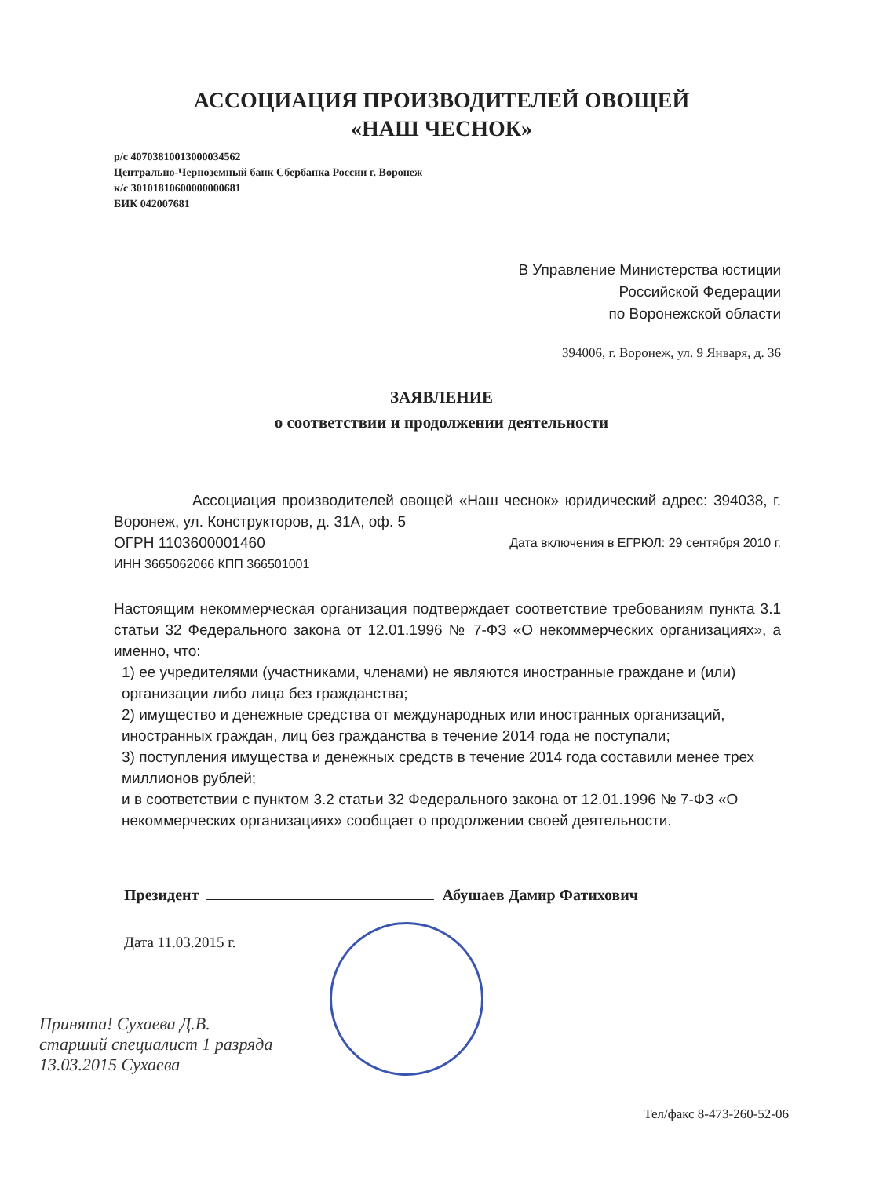АССОЦИАЦИЯ ПРОИЗВОДИТЕЛЕЙ ОВОЩЕЙ
«НАШ ЧЕСНОК»
р/с 40703810013000034562
Центрально-Черноземный банк Сбербанка России г. Воронеж
к/с 30101810600000000681
БИК 042007681
В Управление Министерства юстиции
Российской Федерации
по Воронежской области
394006, г. Воронеж, ул. 9 Января, д. 36
ЗАЯВЛЕНИЕ
о соответствии и продолжении деятельности
Ассоциация производителей овощей «Наш чеснок» юридический адрес: 394038, г. Воронеж, ул. Конструкторов, д. 31А, оф. 5
ОГРН 1103600001460 Дата включения в ЕГРЮЛ: 29 сентября 2010 г.
ИНН 3665062066 КПП 366501001
Настоящим некоммерческая организация подтверждает соответствие требованиям пункта 3.1 статьи 32 Федерального закона от 12.01.1996 № 7-ФЗ «О некоммерческих организациях», а именно, что:
1) ее учредителями (участниками, членами) не являются иностранные граждане и (или) организации либо лица без гражданства;
2) имущество и денежные средства от международных или иностранных организаций, иностранных граждан, лиц без гражданства в течение 2014 года не поступали;
3) поступления имущества и денежных средств в течение 2014 года составили менее трех миллионов рублей;
и в соответствии с пунктом 3.2 статьи 32 Федерального закона от 12.01.1996 № 7-ФЗ «О некоммерческих организациях» сообщает о продолжении своей деятельности.
Президент Абушаев Дамир Фатихович
Дата 11.03.2015 г.
Принята! Сухаева Д.В.
старший специалист 1 разряда
13.03.2015 Сухаева
Тел/факс 8-473-260-52-06